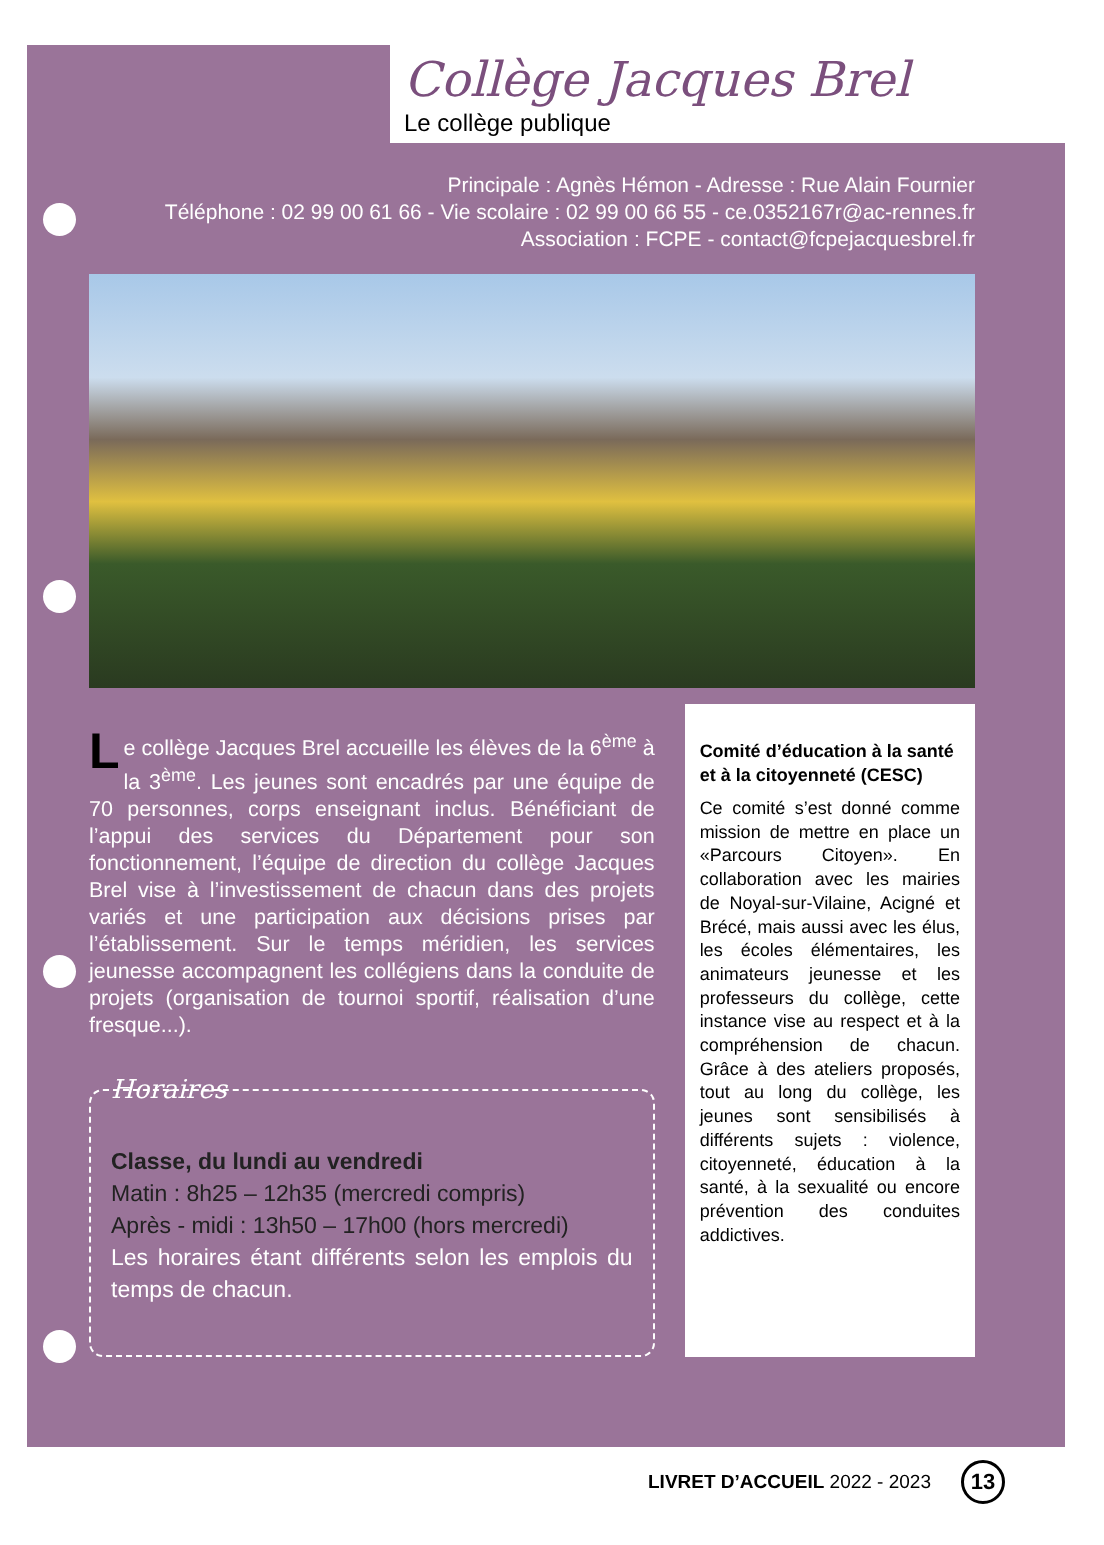Collège Jacques Brel
Le collège publique
Principale : Agnès Hémon - Adresse : Rue Alain Fournier
Téléphone : 02 99 00 61 66 - Vie scolaire : 02 99 00 66 55 - ce.0352167r@ac-rennes.fr
Association : FCPE - contact@fcpejacquesbrel.fr
Le collège Jacques Brel accueille les élèves de la 6<sup>ème</sup> à la 3<sup>ème</sup>. Les jeunes sont encadrés par une équipe de 70 personnes, corps enseignant inclus. Bénéficiant de l’appui des services du Département pour son fonctionnement, l’équipe de direction du collège Jacques Brel vise à l’investissement de chacun dans des projets variés et une participation aux décisions prises par l’établissement. Sur le temps méridien, les services jeunesse accompagnent les collégiens dans la conduite de projets (organisation de tournoi sportif, réalisation d’une fresque...).
Horaires
Classe, du lundi au vendredi
Matin : 8h25 – 12h35 (mercredi compris)
Après - midi : 13h50 – 17h00 (hors mercredi)
Les horaires étant différents selon les emplois du temps de chacun.
Comité d’éducation à la santé et à la citoyenneté (CESC)
Ce comité s’est donné comme mission de mettre en place un «Parcours Citoyen». En collaboration avec les mairies de Noyal-sur-Vilaine, Acigné et Brécé, mais aussi avec les élus, les écoles élémentaires, les animateurs jeunesse et les professeurs du collège, cette instance vise au respect et à la compréhension de chacun. Grâce à des ateliers proposés, tout au long du collège, les jeunes sont sensibilisés à différents sujets : violence, citoyenneté, éducation à la santé, à la sexualité ou encore prévention des conduites addictives.
LIVRET D’ACCUEIL 2022 - 2023 13